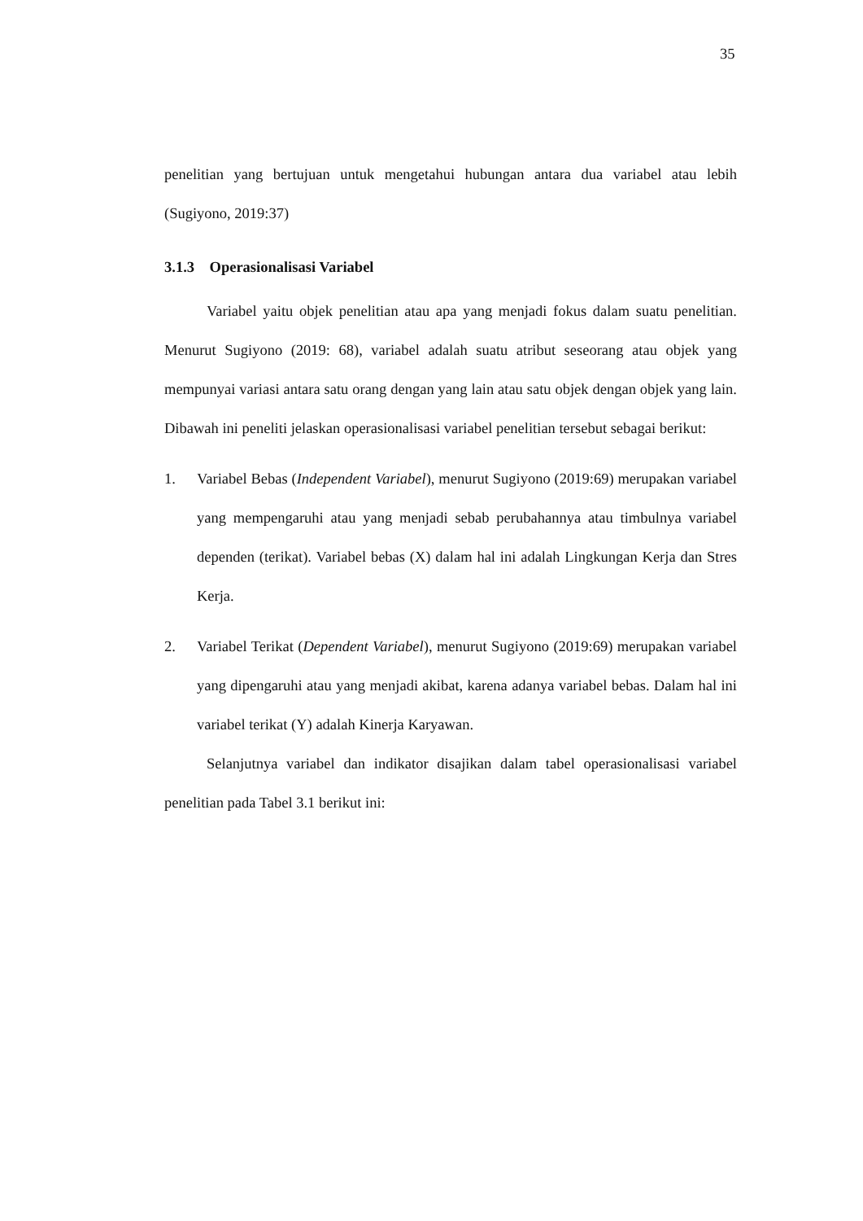35
penelitian yang bertujuan untuk mengetahui hubungan antara dua variabel atau lebih (Sugiyono, 2019:37)
3.1.3 Operasionalisasi Variabel
Variabel yaitu objek penelitian atau apa yang menjadi fokus dalam suatu penelitian. Menurut Sugiyono (2019: 68), variabel adalah suatu atribut seseorang atau objek yang mempunyai variasi antara satu orang dengan yang lain atau satu objek dengan objek yang lain. Dibawah ini peneliti jelaskan operasionalisasi variabel penelitian tersebut sebagai berikut:
1. Variabel Bebas (Independent Variabel), menurut Sugiyono (2019:69) merupakan variabel yang mempengaruhi atau yang menjadi sebab perubahannya atau timbulnya variabel dependen (terikat). Variabel bebas (X) dalam hal ini adalah Lingkungan Kerja dan Stres Kerja.
2. Variabel Terikat (Dependent Variabel), menurut Sugiyono (2019:69) merupakan variabel yang dipengaruhi atau yang menjadi akibat, karena adanya variabel bebas. Dalam hal ini variabel terikat (Y) adalah Kinerja Karyawan.
Selanjutnya variabel dan indikator disajikan dalam tabel operasionalisasi variabel penelitian pada Tabel 3.1 berikut ini: